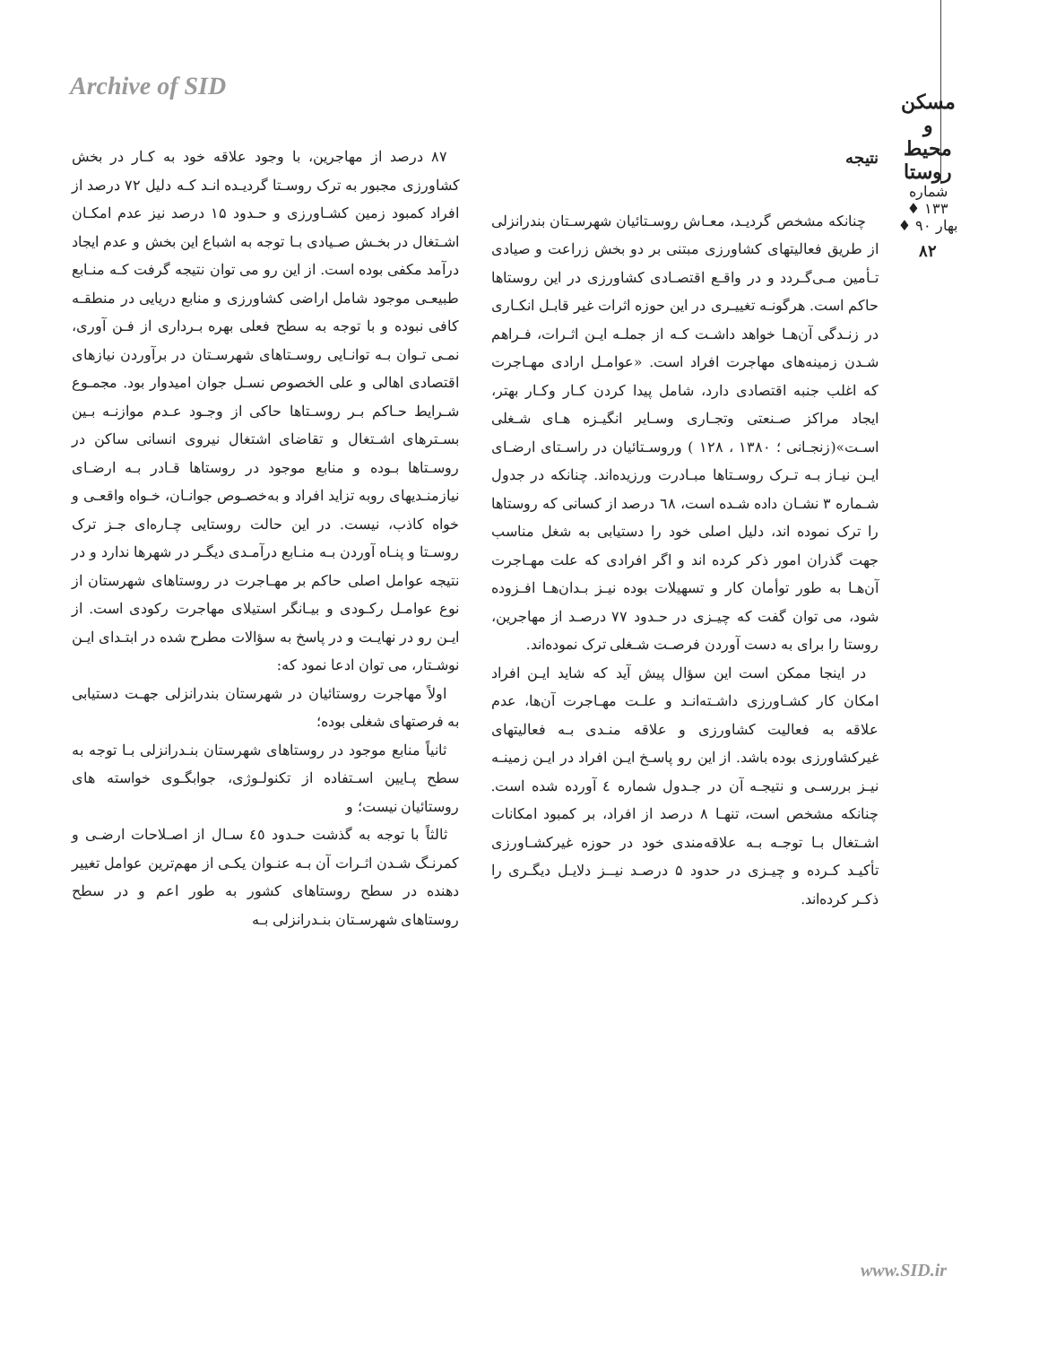Archive of SID
مسکن و محیط روستا
شماره ۱۳۳ ♦ بهار ۹۰ ♦
۸۲
نتیجه
چنانکه مشخص گردیـد، معـاش روسـتائیان شهرسـتان بندرانزلی از طریق فعالیتهای کشاورزی مبتنی بر دو بخش زراعت و صیادی تـأمین مـی‌گـردد و در واقـع اقتصـادی کشاورزی در این روستاها حاکم است. هرگونـه تغییـری در این حوزه اثرات غیر قابـل انکـاری در زنـدگی آن‌هـا خواهد داشـت کـه از جملـه ایـن اثـرات، فـراهم شـدن زمینه‌های مهاجرت افراد است. «عوامـل ارادی مهـاجرت که اغلب جنبه اقتصادی دارد، شامل پیدا کردن کـار وکـار بهتر، ایجاد مراکز صـنعتی وتجـاری وسـایر انگیـزه هـای شـغلی اسـت»(زنجـانی ؛ ۱۳۸۰ ، ۱۲۸ ) وروسـتائیان در راسـتای ارضـای ایـن نیـاز بـه تـرک روسـتاها مبـادرت ورزیده‌اند. چنانکه در جدول شـماره ۳ نشـان داده شـده است، ٦٨ درصد از کسانی که روستاها را ترک نموده اند، دلیل اصلی خود را دستیابی به شغل مناسب جهت گذران امور ذکر کرده اند و اگر افرادی که علت مهـاجرت آن‌هـا به طور توأمان کار و تسهیلات بوده نیـز بـدان‌هـا افـزوده شود، می توان گفت که چیـزی در حـدود ۷۷ درصـد از مهاجرین، روستا را برای به دست آوردن فرصـت شـغلی ترک نموده‌اند.
در اینجا ممکن است این سؤال پیش آید که شاید ایـن افراد امکان کار کشـاورزی داشـته‌انـد و علـت مهـاجرت آن‌ها، عدم علاقه به فعالیت کشاورزی و علاقه منـدی بـه فعالیتهای غیرکشاورزی بوده باشد. از این رو پاسـخ ایـن افراد در ایـن زمینـه نیـز بررسـی و نتیجـه آن در جـدول شماره ٤ آورده شده است. چنانکه مشخص است، تنهـا ۸ درصد از افراد، بر کمبود امکانات اشـتغال بـا توجـه بـه علاقه‌مندی خود در حوزه غیرکشـاورزی تأکیـد کـرده و چیـزی در حدود ۵ درصـد نیــز دلایـل دیگـری را ذکـر کرده‌اند.
۸۷ درصد از مهاجرین، با وجود علاقه خود به کـار در بخش کشاورزی مجبور به ترک روسـتا گردیـده انـد کـه دلیل ۷۲ درصد از افراد کمبود زمین کشـاورزی و حـدود ۱۵ درصد نیز عدم امکـان اشـتغال در بخـش صـیادی بـا توجه به اشباع این بخش و عدم ایجاد درآمد مکفی بوده است. از این رو می توان نتیجه گرفت کـه منـابع طبیعـی موجود شامل اراضی کشاورزی و منابع دریایی در منطقـه کافی نبوده و با توجه به سطح فعلی بهره بـرداری از فـن آوری، نمـی تـوان بـه توانـایی روسـتاهای شهرسـتان در برآوردن نیازهای اقتصادی اهالی و علی الخصوص نسـل جوان امیدوار بود. مجمـوع شـرایط حـاکم بـر روسـتاها حاکی از وجـود عـدم موازنـه بـین بسـترهای اشـتغال و تقاضای اشتغال نیروی انسانی ساکن در روسـتاها بـوده و منابع موجود در روستاها قـادر بـه ارضـای نیازمنـدیهای روبه تزاید افراد و به‌خصـوص جوانـان، خـواه واقعـی و خواه کاذب، نیست. در این حالت روستایی چـاره‌ای جـز ترک روسـتا و پنـاه آوردن بـه منـابع درآمـدی دیگـر در شهرها ندارد و در نتیجه عوامل اصلی حاکم بر مهـاجرت در روستاهای شهرستان از نوع عوامـل رکـودی و بیـانگر استیلای مهاجرت رکودی است. از ایـن رو در نهایـت و در پاسخ به سؤالات مطرح شده در ابتـدای ایـن نوشـتار، می توان ادعا نمود که:
اولاً مهاجرت روستائیان در شهرستان بندرانزلی جهـت دستیابی به فرصتهای شغلی بوده؛
ثانیاً منابع موجود در روستاهای شهرستان بنـدرانزلی بـا توجه به سطح پـایین اسـتفاده از تکنولـوژی، جوابگـوی خواسته های روستائیان نیست؛ و
ثالثاً با توجه به گذشت حـدود ٤٥ سـال از اصـلاحات ارضـی و کمرنـگ شـدن اثـرات آن بـه عنـوان یکـی از مهم‌ترین عوامل تغییر دهنده در سطح روستاهای کشور به طور اعم و در سطح روستاهای شهرسـتان بنـدرانزلی بـه
www.SID.ir